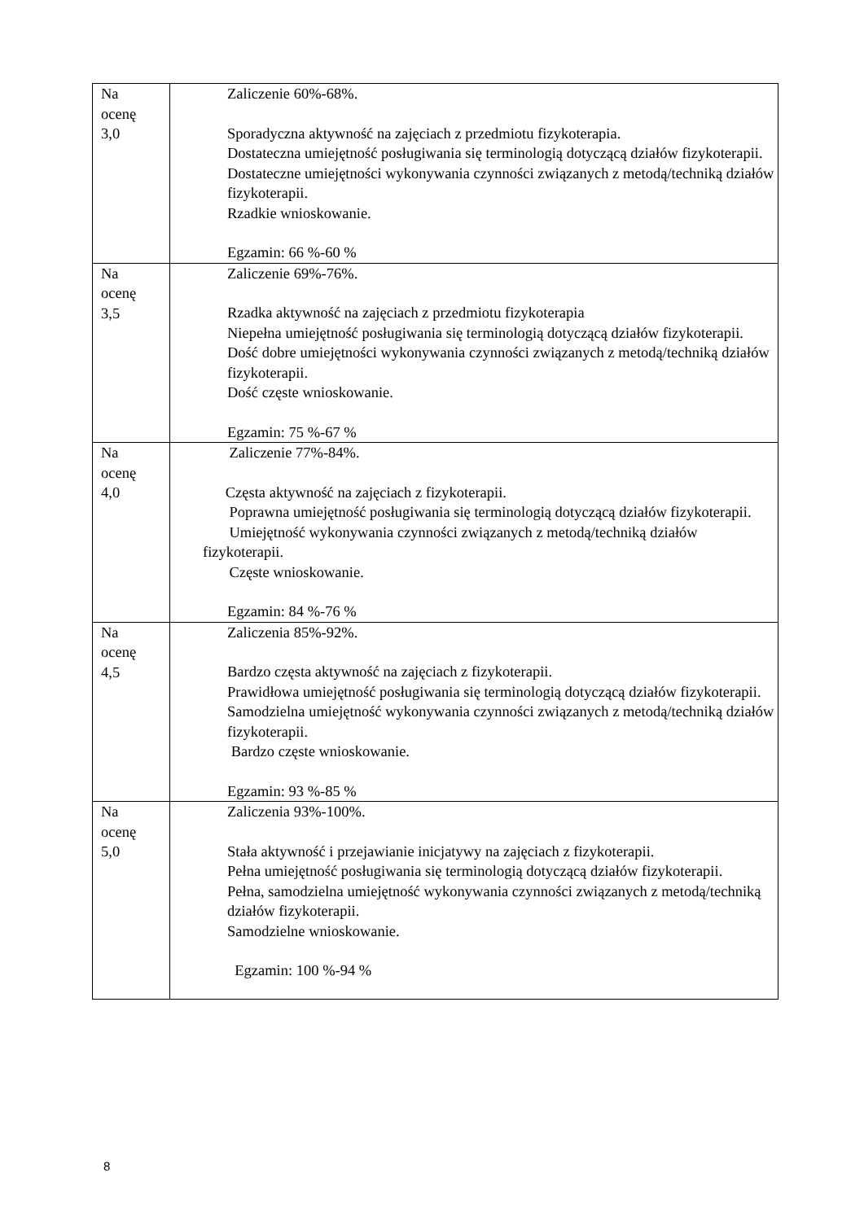| Na ocenę 3,0 | Zaliczenie 60%-68%. Sporadyczna aktywność na zajęciach z przedmiotu fizykoterapia. Dostateczna umiejętność posługiwania się terminologią dotyczącą działów fizykoterapii. Dostateczne umiejętności wykonywania czynności związanych z metodą/techniką działów fizykoterapii. Rzadkie wnioskowanie. Egzamin: 66 %-60 % |
| Na ocenę 3,5 | Zaliczenie 69%-76%. Rzadka aktywność na zajęciach z przedmiotu fizykoterapia Niepełna umiejętność posługiwania się terminologią dotyczącą działów fizykoterapii. Dość dobre umiejętności wykonywania czynności związanych z metodą/techniką działów fizykoterapii. Dość częste wnioskowanie. Egzamin: 75 %-67 % |
| Na ocenę 4,0 | Zaliczenie 77%-84%. Częsta aktywność na zajęciach z fizykoterapii. Poprawna umiejętność posługiwania się terminologią dotyczącą działów fizykoterapii. Umiejętność wykonywania czynności związanych z metodą/techniką działów fizykoterapii. Częste wnioskowanie. Egzamin: 84 %-76 % |
| Na ocenę 4,5 | Zaliczenia 85%-92%. Bardzo częsta aktywność na zajęciach z fizykoterapii. Prawidłowa umiejętność posługiwania się terminologią dotyczącą działów fizykoterapii. Samodzielna umiejętność wykonywania czynności związanych z metodą/techniką działów fizykoterapii. Bardzo częste wnioskowanie. Egzamin: 93 %-85 % |
| Na ocenę 5,0 | Zaliczenia 93%-100%. Stała aktywność i przejawianie inicjatywy na zajęciach z fizykoterapii. Pełna umiejętność posługiwania się terminologią dotyczącą działów fizykoterapii. Pełna, samodzielna umiejętność wykonywania czynności związanych z metodą/techniką działów fizykoterapii. Samodzielne wnioskowanie. Egzamin: 100 %-94 % |
8